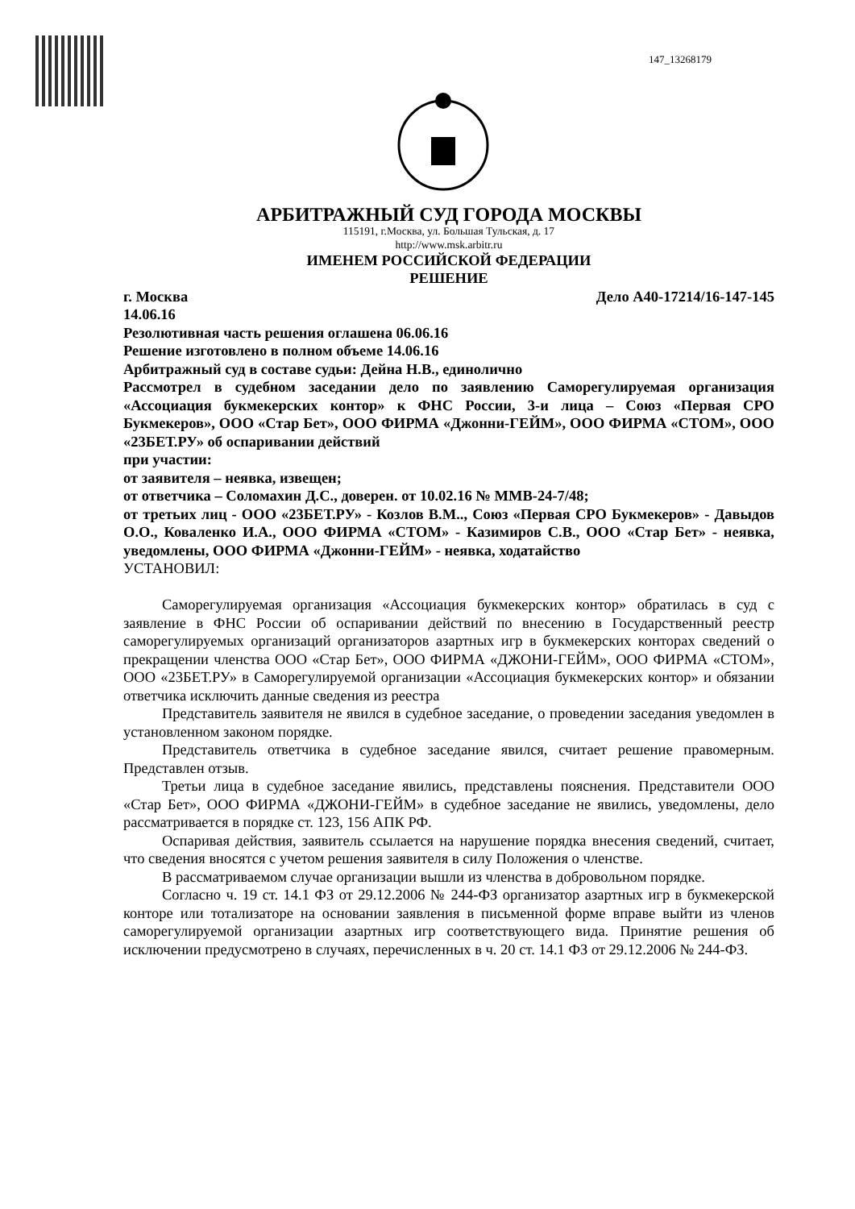147_13268179
АРБИТРАЖНЫЙ СУД ГОРОДА МОСКВЫ
115191, г.Москва, ул. Большая Тульская, д. 17
http://www.msk.arbitr.ru
ИМЕНЕМ РОССИЙСКОЙ ФЕДЕРАЦИИ
РЕШЕНИЕ
г. Москва Дело А40-17214/16-147-145
14.06.16
Резолютивная часть решения оглашена 06.06.16
Решение изготовлено в полном объеме 14.06.16
Арбитражный суд в составе судьи: Дейна Н.В., единолично
Рассмотрел в судебном заседании дело по заявлению Саморегулируемая организация «Ассоциация букмекерских контор» к ФНС России, 3-и лица – Союз «Первая СРО Букмекеров», ООО «Стар Бет», ООО ФИРМА «Джонни-ГЕЙМ», ООО ФИРМА «СТОМ», ООО «23БЕТ.РУ» об оспаривании действий
при участии:
от заявителя – неявка, извещен;
от ответчика – Соломахин Д.С., доверен. от 10.02.16 № ММВ-24-7/48;
от третьих лиц - ООО «23БЕТ.РУ» - Козлов В.М.., Союз «Первая СРО Букмекеров» - Давыдов О.О., Коваленко И.А., ООО ФИРМА «СТОМ» - Казимиров С.В., ООО «Стар Бет» - неявка, уведомлены, ООО ФИРМА «Джонни-ГЕЙМ» - неявка, ходатайство
УСТАНОВИЛ:
Саморегулируемая организация «Ассоциация букмекерских контор» обратилась в суд с заявление в ФНС России об оспаривании действий по внесению в Государственный реестр саморегулируемых организаций организаторов азартных игр в букмекерских конторах сведений о прекращении членства ООО «Стар Бет», ООО ФИРМА «ДЖОНИ-ГЕЙМ», ООО ФИРМА «СТОМ», ООО «23БЕТ.РУ» в Саморегулируемой организации «Ассоциация букмекерских контор» и обязании ответчика исключить данные сведения из реестра
Представитель заявителя не явился в судебное заседание, о проведении заседания уведомлен в установленном законом порядке.
Представитель ответчика в судебное заседание явился, считает решение правомерным. Представлен отзыв.
Третьи лица в судебное заседание явились, представлены пояснения. Представители ООО «Стар Бет», ООО ФИРМА «ДЖОНИ-ГЕЙМ» в судебное заседание не явились, уведомлены, дело рассматривается в порядке ст. 123, 156 АПК РФ.
Оспаривая действия, заявитель ссылается на нарушение порядка внесения сведений, считает, что сведения вносятся с учетом решения заявителя в силу Положения о членстве.
В рассматриваемом случае организации вышли из членства в добровольном порядке.
Согласно ч. 19 ст. 14.1 ФЗ от 29.12.2006 № 244-ФЗ организатор азартных игр в букмекерской конторе или тотализаторе на основании заявления в письменной форме вправе выйти из членов саморегулируемой организации азартных игр соответствующего вида. Принятие решения об исключении предусмотрено в случаях, перечисленных в ч. 20 ст. 14.1 ФЗ от 29.12.2006 № 244-ФЗ.